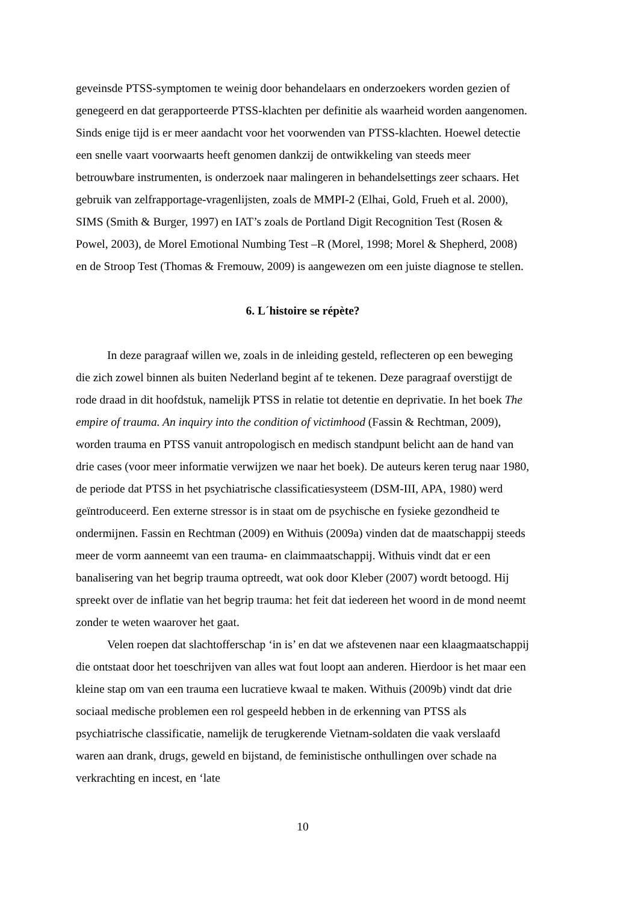geveinsde PTSS-symptomen te weinig door behandelaars en onderzoekers worden gezien of genegeerd en dat gerapporteerde PTSS-klachten per definitie als waarheid worden aangenomen. Sinds enige tijd is er meer aandacht voor het voorwenden van PTSS-klachten. Hoewel detectie een snelle vaart voorwaarts heeft genomen dankzij de ontwikkeling van steeds meer betrouwbare instrumenten, is onderzoek naar malingeren in behandelsettings zeer schaars. Het gebruik van zelfrapportage-vragenlijsten, zoals de MMPI-2 (Elhai, Gold, Frueh et al. 2000), SIMS (Smith & Burger, 1997) en IAT’s zoals de Portland Digit Recognition Test (Rosen & Powel, 2003), de Morel Emotional Numbing Test –R (Morel, 1998; Morel & Shepherd, 2008) en de Stroop Test (Thomas & Fremouw, 2009) is aangewezen om een juiste diagnose te stellen.
6. L´histoire se répète?
In deze paragraaf willen we, zoals in de inleiding gesteld, reflecteren op een beweging die zich zowel binnen als buiten Nederland begint af te tekenen. Deze paragraaf overstijgt de rode draad in dit hoofdstuk, namelijk PTSS in relatie tot detentie en deprivatie. In het boek The empire of trauma. An inquiry into the condition of victimhood (Fassin & Rechtman, 2009), worden trauma en PTSS vanuit antropologisch en medisch standpunt belicht aan de hand van drie cases (voor meer informatie verwijzen we naar het boek). De auteurs keren terug naar 1980, de periode dat PTSS in het psychiatrische classificatiesysteem (DSM-III, APA, 1980) werd geïntroduceerd. Een externe stressor is in staat om de psychische en fysieke gezondheid te ondermijnen. Fassin en Rechtman (2009) en Withuis (2009a) vinden dat de maatschappij steeds meer de vorm aanneemt van een trauma- en claimmaatschappij. Withuis vindt dat er een banalisering van het begrip trauma optreedt, wat ook door Kleber (2007) wordt betoogd. Hij spreekt over de inflatie van het begrip trauma: het feit dat iedereen het woord in de mond neemt zonder te weten waarover het gaat.
Velen roepen dat slachtofferschap ‘in is’ en dat we afstevenen naar een klaagmaatschappij die ontstaat door het toeschrijven van alles wat fout loopt aan anderen. Hierdoor is het maar een kleine stap om van een trauma een lucratieve kwaal te maken. Withuis (2009b) vindt dat drie sociaal medische problemen een rol gespeeld hebben in de erkenning van PTSS als psychiatrische classificatie, namelijk de terugkerende Vietnam-soldaten die vaak verslaafd waren aan drank, drugs, geweld en bijstand, de feministische onthullingen over schade na verkrachting en incest, en ‘late
10